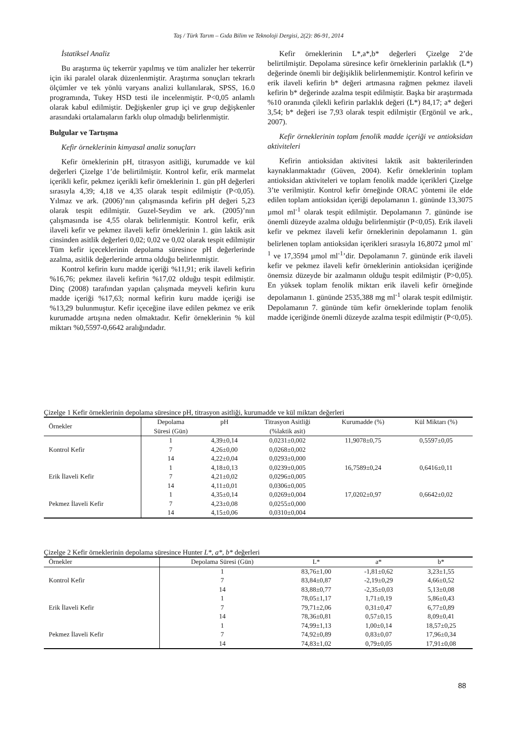Taş / Türk Tarım – Gıda Bilim ve Teknoloji Dergisi, 2(2): 86-91, 2014
İstatiksel Analiz
Bu araştırma üç tekerrür yapılmış ve tüm analizler her tekerrür için iki paralel olarak düzenlenmiştir. Araştırma sonuçları tekrarlı ölçümler ve tek yönlü varyans analizi kullanılarak, SPSS, 16.0 programında, Tukey HSD testi ile incelenmiştir. P<0,05 anlamlı olarak kabul edilmiştir. Değişkenler grup içi ve grup değişkenler arasındaki ortalamaların farklı olup olmadığı belirlenmiştir.
Bulgular ve Tartışma
Kefir örneklerinin kimyasal analiz sonuçları
Kefir örneklerinin pH, titrasyon asitliği, kurumadde ve kül değerleri Çizelge 1’de belirtilmiştir. Kontrol kefir, erik marmelat içerikli kefir, pekmez içerikli kefir örneklerinin 1. gün pH değerleri sırasıyla 4,39; 4,18 ve 4,35 olarak tespit edilmiştir (P<0,05). Yılmaz ve ark. (2006)’nın çalışmasında kefirin pH değeri 5,23 olarak tespit edilmiştir. Guzel-Seydim ve ark. (2005)’nın çalışmasında ise 4,55 olarak belirlenmiştir. Kontrol kefir, erik ilaveli kefir ve pekmez ilaveli kefir örneklerinin 1. gün laktik asit cinsinden asitlik değerleri 0,02; 0,02 ve 0,02 olarak tespit edilmiştir Tüm kefir içeceklerinin depolama süresince pH değerlerinde azalma, asitlik değerlerinde artma olduğu belirlenmiştir.
Kontrol kefirin kuru madde içeriği %11,91; erik ilaveli kefirin %16,76; pekmez ilaveli kefirin %17,02 olduğu tespit edilmiştir. Dinç (2008) tarafından yapılan çalışmada meyveli kefirin kuru madde içeriği %17,63; normal kefirin kuru madde içeriği ise %13,29 bulunmuştur. Kefir içeceğine ilave edilen pekmez ve erik kurumadde artışına neden olmaktadır. Kefir örneklerinin % kül miktarı %0,5597-0,6642 aralığındadır.
Kefir örneklerinin L*,a*,b* değerleri Çizelge 2’de belirtilmiştir. Depolama süresince kefir örneklerinin parlaklık (L*) değerinde önemli bir değişiklik belirlenmemiştir. Kontrol kefirin ve erik ilaveli kefirin b* değeri artmasına rağmen pekmez ilaveli kefirin b* değerinde azalma tespit edilmiştir. Başka bir araştırmada %10 oranında çilekli kefirin parlaklık değeri (L*) 84,17; a* değeri 3,54; b* değeri ise 7,93 olarak tespit edilmiştir (Ergönül ve ark., 2007).
Kefir örneklerinin toplam fenolik madde içeriği ve antioksidan aktiviteleri
Kefirin antioksidan aktivitesi laktik asit bakterilerinden kaynaklanmaktadır (Güven, 2004). Kefir örneklerinin toplam antioksidan aktiviteleri ve toplam fenolik madde içerikleri Çizelge 3’te verilmiştir. Kontrol kefir örneğinde ORAC yöntemi ile elde edilen toplam antioksidan içeriği depolamanın 1. gününde 13,3075 µmol ml<sup>-1</sup> olarak tespit edilmiştir. Depolamanın 7. gününde ise önemli düzeyde azalma olduğu belirlenmiştir (P<0,05). Erik ilaveli kefir ve pekmez ilaveli kefir örneklerinin depolamanın 1. gün belirlenen toplam antioksidan içerikleri sırasıyla 16,8072 µmol ml<sup>-1</sup> ve 17,3594 µmol ml<sup>-1</sup>’dir. Depolamanın 7. gününde erik ilaveli kefir ve pekmez ilaveli kefir örneklerinin antioksidan içeriğinde önemsiz düzeyde bir azalmanın olduğu tespit edilmiştir (P>0,05). En yüksek toplam fenolik miktarı erik ilaveli kefir örneğinde depolamanın 1. gününde 2535,388 mg ml<sup>-1</sup> olarak tespit edilmiştir. Depolamanın 7. gününde tüm kefir örneklerinde toplam fenolik madde içeriğinde önemli düzeyde azalma tespit edilmiştir (P<0,05).
Çizelge 1 Kefir örneklerinin depolama süresince pH, titrasyon asitliği, kurumadde ve kül miktarı değerleri
| Örnekler | Depolama Süresi (Gün) | pH | Titrasyon Asitliği (%laktik asit) | Kurumadde (%) | Kül Miktarı (%) |
| --- | --- | --- | --- | --- | --- |
| Kontrol Kefir | 1 | 4,39±0,14 | 0,0231±0,002 | 11,9078±0,75 | 0,5597±0,05 |
| | 7 | 4,26±0,00 | 0,0268±0,002 | | |
| | 14 | 4,22±0,04 | 0,0293±0,000 | | |
| Erik İlaveli Kefir | 1 | 4,18±0,13 | 0,0239±0,005 | 16,7589±0,24 | 0,6416±0,11 |
| | 7 | 4,21±0,02 | 0,0296±0,005 | | |
| | 14 | 4,11±0,01 | 0,0306±0,005 | | |
| Pekmez İlaveli Kefir | 1 | 4,35±0,14 | 0,0269±0,004 | 17,0202±0,97 | 0,6642±0,02 |
| | 7 | 4,23±0,08 | 0,0255±0,000 | | |
| | 14 | 4,15±0,06 | 0,0310±0,004 | | |
Çizelge 2 Kefir örneklerinin depolama süresince Hunter L*, a*, b* değerleri
| Örnekler | Depolama Süresi (Gün) | L* | a* | b* |
| --- | --- | --- | --- | --- |
| Kontrol Kefir | 1 | 83,76±1,00 | -1,81±0,62 | 3,23±1,55 |
| | 7 | 83,84±0,87 | -2,19±0,29 | 4,66±0,52 |
| | 14 | 83,88±0,77 | -2,35±0,03 | 5,13±0,08 |
| Erik İlaveli Kefir | 1 | 78,05±1,17 | 1,71±0,19 | 5,86±0,43 |
| | 7 | 79,71±2,06 | 0,31±0,47 | 6,77±0,89 |
| | 14 | 78,36±0,81 | 0,57±0,15 | 8,09±0,41 |
| Pekmez İlaveli Kefir | 1 | 74,99±1,13 | 1,00±0,14 | 18,57±0,25 |
| | 7 | 74,92±0,89 | 0,83±0,07 | 17,96±0,34 |
| | 14 | 74,83±1,02 | 0,79±0,05 | 17,91±0,08 |
88